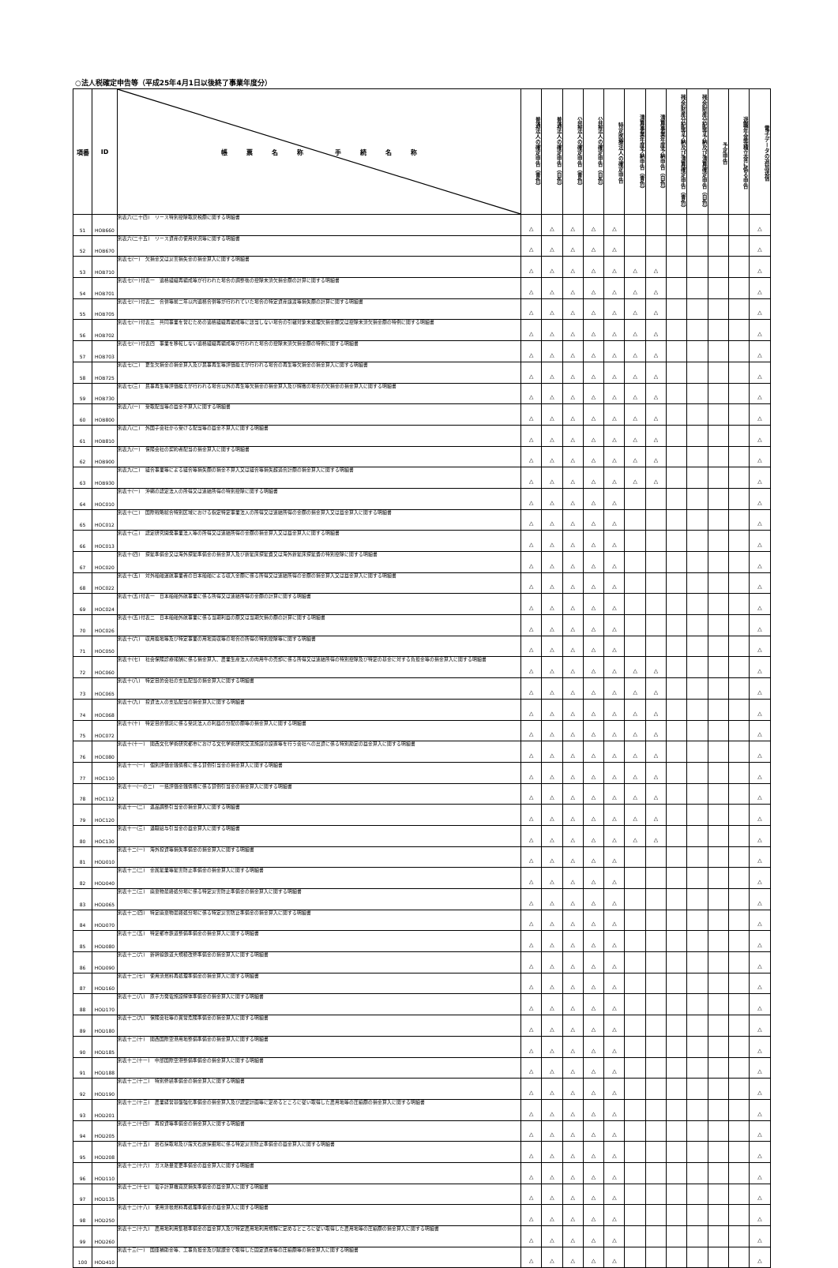○法人税確定申告等（平成25年4月1日以後終了事業年度分）
| 項番 | ID | 帳 票 名 称 手 続 名 称 | 普通法人の確定申告（青色） | 普通法人の確定申告（白色） | 公益法人の確定申告（青色） | 公益法人の確定申告（白色） | 特定医療法人の確定申告 | 清算事業年度予納申告（青色） | 清算事業年度予納申告（白色） | 残余財産分配等予納及び清算確定申告（青色） | 残余財産分配等予納及び清算確定申告（白色） | 予定申告 | 退職年金等積立金に係る申告 | 電子データの追加送信 |
| --- | --- | --- | --- | --- | --- | --- | --- | --- | --- | --- | --- | --- | --- | --- |
| 51 | HOB660 | 別表六(二十四) リース特別控除取戻税額に関する明細書 | △ | △ | △ | △ | △ | | | | | | | △ |
| 52 | HOB670 | 別表六(二十五) リース資産の使用状況等に関する明細書 | △ | △ | △ | △ | △ | | | | | | | △ |
| 53 | HOB710 | 別表七(一) 欠損金又は災害損失金の損金算入に関する明細書 | △ | △ | △ | △ | △ | △ | △ | | | | | △ |
| 54 | HOB701 | 別表七(一)付表一 適格組織再編成等が行われた場合の調整後の控除未済欠損金額の計算に関する明細書 | △ | △ | △ | △ | △ | △ | △ | | | | | △ |
| 55 | HOB705 | 別表七(一)付表二 合併等前二年以内適格合併等が行われていた場合の特定資産譲渡等損失額の計算に関する明細書 | △ | △ | △ | △ | △ | △ | △ | | | | | △ |
| 56 | HOB702 | 別表七(一)付表三 共同事業を営むための適格組織再編成等に該当しない場合の引継対象未処理欠損金額又は控除未済欠損金額の特例に関する明細書 | △ | △ | △ | △ | △ | △ | △ | | | | | △ |
| 57 | HOB703 | 別表七(一)付表四 事業を移転しない適格組織再編成等が行われた場合の控除未済欠損金額の特例に関する明細書 | △ | △ | △ | △ | △ | △ | △ | | | | | △ |
| 58 | HOB725 | 別表七(二) 更生欠損金の損金算入及び民事再生等評価換えが行われる場合の再生等欠損金の損金算入に関する明細書 | △ | △ | △ | △ | △ | △ | △ | | | | | △ |
| 59 | HOB730 | 別表七(三) 民事再生等評価換えが行われる場合以外の再生等欠損金の損金算入及び解散の場合の欠損金の損金算入に関する明細書 | △ | △ | △ | △ | △ | △ | △ | | | | | △ |
| 60 | HOB800 | 別表八(一) 受取配当等の益金不算入に関する明細書 | △ | △ | △ | △ | △ | △ | △ | | | | | △ |
| 61 | HOB810 | 別表八(二) 外国子会社から受ける配当等の益金不算入に関する明細書 | △ | △ | △ | △ | △ | △ | △ | | | | | △ |
| 62 | HOB900 | 別表九(一) 保険会社の契約者配当の損金算入に関する明細書 | △ | △ | △ | △ | △ | △ | △ | | | | | △ |
| 63 | HOB930 | 別表九(二) 組合事業等による組合等損失額の損金不算入又は組合等損失超過合計額の損金算入に関する明細書 | △ | △ | △ | △ | △ | △ | △ | | | | | △ |
| 64 | HOC010 | 別表十(一) 沖縄の認定法人の所得又は連結所得の特別控除に関する明細書 | △ | △ | △ | △ | △ | | | | | | | △ |
| 65 | HOC012 | 別表十(二) 国際戦略総合特別区域における指定特定事業法人の所得又は連結所得の金額の損金算入又は益金算入に関する明細書 | △ | △ | △ | △ | △ | | | | | | | △ |
| 66 | HOC013 | 別表十(三) 認定研究開発事業法人等の所得又は連結所得の金額の損金算入又は益金算入に関する明細書 | △ | △ | △ | △ | △ | | | | | | | △ |
| 67 | HOC020 | 別表十(四) 探鉱準備金又は海外探鉱準備金の損金算入及び新鉱床探鉱費又は海外新鉱床探鉱費の特別控除に関する明細書 | △ | △ | △ | △ | △ | | | | | | | △ |
| 68 | HOC022 | 別表十(五) 対外船舶運航事業者の日本船舶による収入金額に係る所得又は連結所得の金額の損金算入又は益金算入に関する明細書 | △ | △ | △ | △ | △ | | | | | | | △ |
| 69 | HOC024 | 別表十(五)付表一 日本船舶外航事業に係る所得又は連結所得の金額の計算に関する明細書 | △ | △ | △ | △ | △ | | | | | | | △ |
| 70 | HOC026 | 別表十(五)付表二 日本船舶外航事業に係る当期利益の額又は当期欠損の額の計算に関する明細書 | △ | △ | △ | △ | △ | | | | | | | △ |
| 71 | HOC050 | 別表十(六) 収用換地等及び特定事業の用地買収等の場合の所得の特別控除等に関する明細書 | △ | △ | △ | △ | △ | | | | | | | △ |
| 72 | HOC060 | 別表十(七) 社会保険診療報酬に係る損金算入、農業生産法人の肉用牛の売却に係る所得又は連結所得の特別控除及び特定の基金に対する負担金等の損金算入に関する明細書 | △ | △ | △ | △ | △ | △ | △ | | | | | △ |
| 73 | HOC065 | 別表十(八) 特定目的会社の支払配当の損金算入に関する明細書 | △ | △ | △ | △ | △ | △ | △ | | | | | △ |
| 74 | HOC068 | 別表十(九) 投資法人の支払配当の損金算入に関する明細書 | △ | △ | △ | △ | △ | △ | △ | | | | | △ |
| 75 | HOC072 | 別表十(十) 特定目的信託に係る受託法人の利益の分配の額等の損金算入に関する明細書 | △ | △ | △ | △ | △ | △ | △ | | | | | △ |
| 76 | HOC080 | 別表十(十一) 関西文化学術研究都市における文化学術研究交流施設の設置等を行う会社への出資に係る特別勘定の益金算入に関する明細書 | △ | △ | △ | △ | △ | △ | △ | | | | | △ |
| 77 | HOC110 | 別表十一(一) 個別評価金銭債権に係る貸倒引当金の損金算入に関する明細書 | △ | △ | △ | △ | △ | △ | △ | | | | | △ |
| 78 | HOC112 | 別表十一(一の二) 一括評価金銭債権に係る貸倒引当金の損金算入に関する明細書 | △ | △ | △ | △ | △ | △ | △ | | | | | △ |
| 79 | HOC120 | 別表十一(二) 返品調整引当金の損金算入に関する明細書 | △ | △ | △ | △ | △ | △ | △ | | | | | △ |
| 80 | HOC130 | 別表十一(三) 退職給与引当金の益金算入に関する明細書 | △ | △ | △ | △ | △ | △ | △ | | | | | △ |
| 81 | HOD010 | 別表十二(一) 海外投資等損失準備金の損金算入に関する明細書 | △ | △ | △ | △ | △ | | | | | | | △ |
| 82 | HOD040 | 別表十二(二) 金属鉱業等鉱害防止準備金の損金算入に関する明細書 | △ | △ | △ | △ | △ | | | | | | | △ |
| 83 | HOD065 | 別表十二(三) 廃棄物最終処分場に係る特定災害防止準備金の損金算入に関する明細書 | △ | △ | △ | △ | △ | | | | | | | △ |
| 84 | HOD070 | 別表十二(四) 特定廃棄物最終処分場に係る特定災害防止準備金の損金算入に関する明細書 | △ | △ | △ | △ | △ | | | | | | | △ |
| 85 | HOD080 | 別表十二(五) 特定都市鉄道整備準備金の損金算入に関する明細書 | △ | △ | △ | △ | △ | | | | | | | △ |
| 86 | HOD090 | 別表十二(六) 新幹線鉄道大規模改修準備金の損金算入に関する明細書 | △ | △ | △ | △ | △ | | | | | | | △ |
| 87 | HOD160 | 別表十二(七) 使用済燃料再処理準備金の損金算入に関する明細書 | △ | △ | △ | △ | △ | | | | | | | △ |
| 88 | HOD170 | 別表十二(八) 原子力発電施設解体準備金の損金算入に関する明細書 | △ | △ | △ | △ | △ | | | | | | | △ |
| 89 | HOD180 | 別表十二(九) 保険会社等の異常危険準備金の損金算入に関する明細書 | △ | △ | △ | △ | △ | | | | | | | △ |
| 90 | HOD185 | 別表十二(十) 関西国際空港用地整備準備金の損金算入に関する明細書 | △ | △ | △ | △ | △ | | | | | | | △ |
| 91 | HOD188 | 別表十二(十一) 中部国際空港整備準備金の損金算入に関する明細書 | △ | △ | △ | △ | △ | | | | | | | △ |
| 92 | HOD190 | 別表十二(十二) 特別修繕準備金の損金算入に関する明細書 | △ | △ | △ | △ | △ | | | | | | | △ |
| 93 | HOD201 | 別表十二(十三) 農業経営基盤強化準備金の損金算入及び認定計画等に定めるところに従い取得した農用地等の圧縮額の損金算入に関する明細書 | △ | △ | △ | △ | △ | | | | | | | △ |
| 94 | HOD205 | 別表十二(十四) 再投資等準備金の損金算入に関する明細書 | △ | △ | △ | △ | △ | | | | | | | △ |
| 95 | HOD208 | 別表十二(十五) 岩石採取場及び露天石炭採掘場に係る特定災害防止準備金の益金算入に関する明細書 | △ | △ | △ | △ | △ | | | | | | | △ |
| 96 | HOD110 | 別表十二(十六) ガス熱量変更準備金の益金算入に関する明細書 | △ | △ | △ | △ | △ | | | | | | | △ |
| 97 | HOD135 | 別表十二(十七) 電子計算機買戻損失準備金の益金算入に関する明細書 | △ | △ | △ | △ | △ | | | | | | | △ |
| 98 | HOD250 | 別表十二(十八) 使用済核燃料再処理準備金の益金算入に関する明細書 | △ | △ | △ | △ | △ | | | | | | | △ |
| 99 | HOD260 | 別表十二(十九) 農用地利用集積準備金の益金算入及び特定農用地利用規程に定めるところに従い取得した農用地等の圧縮額の損金算入に関する明細書 | △ | △ | △ | △ | △ | | | | | | | △ |
| 100 | HOD410 | 別表十三(一) 国庫補助金等、工事負担金及び賦課金で取得した固定資産等の圧縮額等の損金算入に関する明細書 | △ | △ | △ | △ | △ | | | | | | | △ |